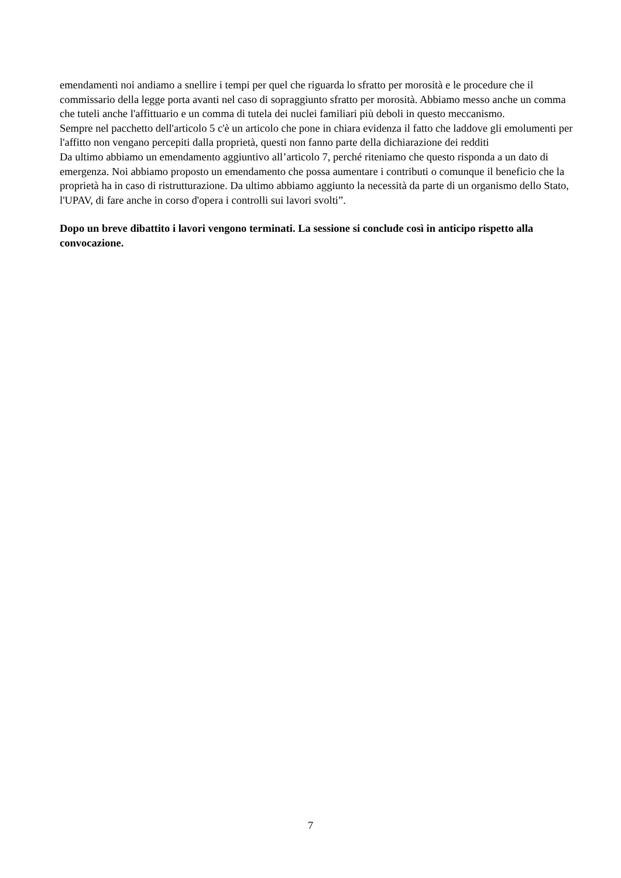emendamenti noi andiamo a snellire i tempi per quel che riguarda lo sfratto per morosità e le procedure che il commissario della legge porta avanti nel caso di sopraggiunto sfratto per morosità. Abbiamo messo anche un comma che tuteli anche l'affittuario e un comma di tutela dei nuclei familiari più deboli in questo meccanismo.
Sempre nel pacchetto dell'articolo 5 c'è un articolo che pone in chiara evidenza il fatto che laddove gli emolumenti per l'affitto non vengano percepiti dalla proprietà, questi non fanno parte della dichiarazione dei redditi
Da ultimo abbiamo un emendamento aggiuntivo all’articolo 7, perché riteniamo che questo risponda a un dato di emergenza. Noi abbiamo proposto un emendamento che possa aumentare i contributi o comunque il beneficio che la proprietà ha in caso di ristrutturazione. Da ultimo abbiamo aggiunto la necessità da parte di un organismo dello Stato, l'UPAV, di fare anche in corso d'opera i controlli sui lavori svolti”.
Dopo un breve dibattito i lavori vengono terminati. La sessione si conclude così in anticipo rispetto alla convocazione.
7